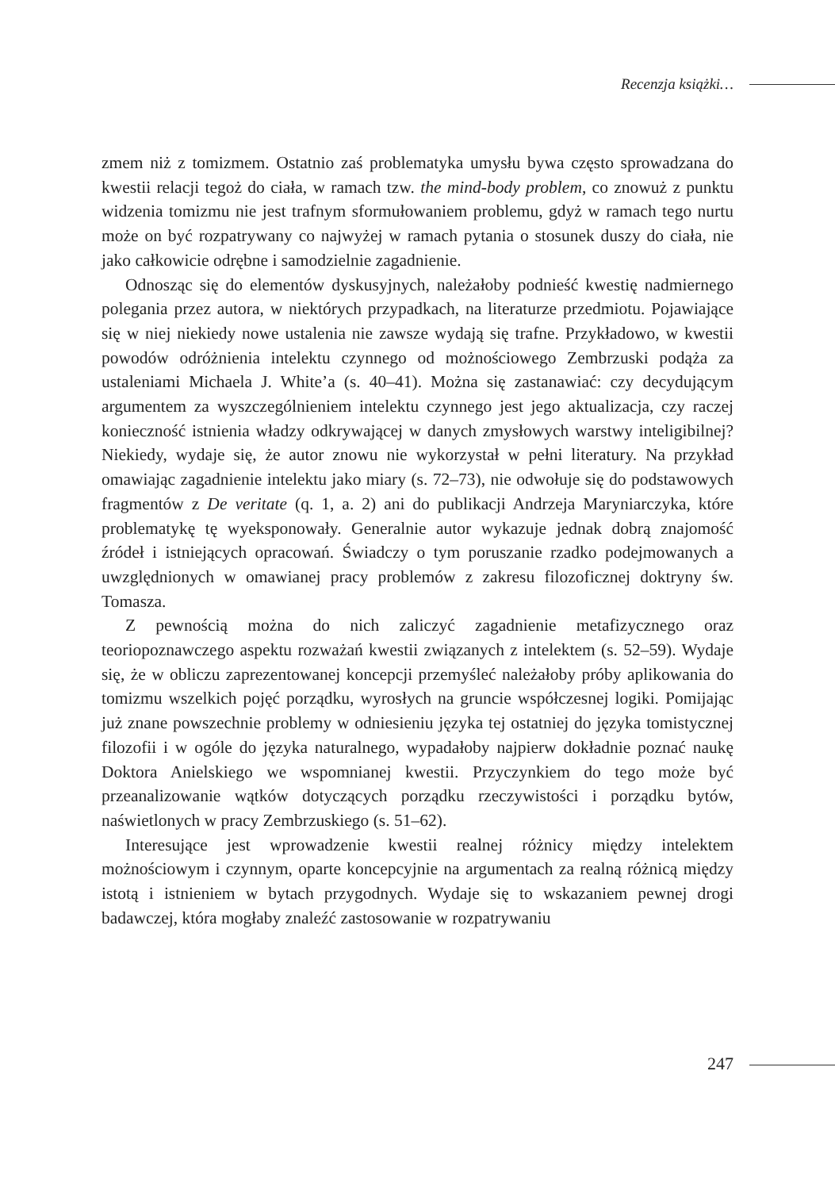Recenzja książki…
zmem niż z tomizmem. Ostatnio zaś problematyka umysłu bywa często sprowadzana do kwestii relacji tegoż do ciała, w ramach tzw. the mind-body problem, co znowuż z punktu widzenia tomizmu nie jest trafnym sformułowaniem problemu, gdyż w ramach tego nurtu może on być rozpatrywany co najwyżej w ramach pytania o stosunek duszy do ciała, nie jako całkowicie odrębne i samodzielnie zagadnienie.
Odnosząc się do elementów dyskusyjnych, należałoby podnieść kwestię nadmiernego polegania przez autora, w niektórych przypadkach, na literaturze przedmiotu. Pojawiające się w niej niekiedy nowe ustalenia nie zawsze wydają się trafne. Przykładowo, w kwestii powodów odróżnienia intelektu czynnego od możnościowego Zembrzuski podąża za ustaleniami Michaela J. White’a (s. 40–41). Można się zastanawiać: czy decydującym argumentem za wyszczególnieniem intelektu czynnego jest jego aktualizacja, czy raczej konieczność istnienia władzy odkrywającej w danych zmysłowych warstwy inteligibilnej? Niekiedy, wydaje się, że autor znowu nie wykorzystał w pełni literatury. Na przykład omawiając zagadnienie intelektu jako miary (s. 72–73), nie odwołuje się do podstawowych fragmentów z De veritate (q. 1, a. 2) ani do publikacji Andrzeja Maryniarczyka, które problematykę tę wyeksponowały. Generalnie autor wykazuje jednak dobrą znajomość źródeł i istniejących opracowań. Świadczy o tym poruszanie rzadko podejmowanych a uwzględnionych w omawianej pracy problemów z zakresu filozoficznej doktryny św. Tomasza.
Z pewnością można do nich zaliczyć zagadnienie metafizycznego oraz teoriopoznawczego aspektu rozważań kwestii związanych z intelektem (s. 52–59). Wydaje się, że w obliczu zaprezentowanej koncepcji przemyśleć należałoby próby aplikowania do tomizmu wszelkich pojęć porządku, wyrosłych na gruncie współczesnej logiki. Pomijając już znane powszechnie problemy w odniesieniu języka tej ostatniej do języka tomistycznej filozofii i w ogóle do języka naturalnego, wypadałoby najpierw dokładnie poznać naukę Doktora Anielskiego we wspomnianej kwestii. Przyczynkiem do tego może być przeanalizowanie wątków dotyczących porządku rzeczywistości i porządku bytów, naświetlonych w pracy Zembrzuskiego (s. 51–62).
Interesujące jest wprowadzenie kwestii realnej różnicy między intelektem możnościowym i czynnym, oparte koncepcyjnie na argumentach za realną różnicą między istotą i istnieniem w bytach przygodnych. Wydaje się to wskazaniem pewnej drogi badawczej, która mogłaby znaleźć zastosowanie w rozpatrywaniu
247